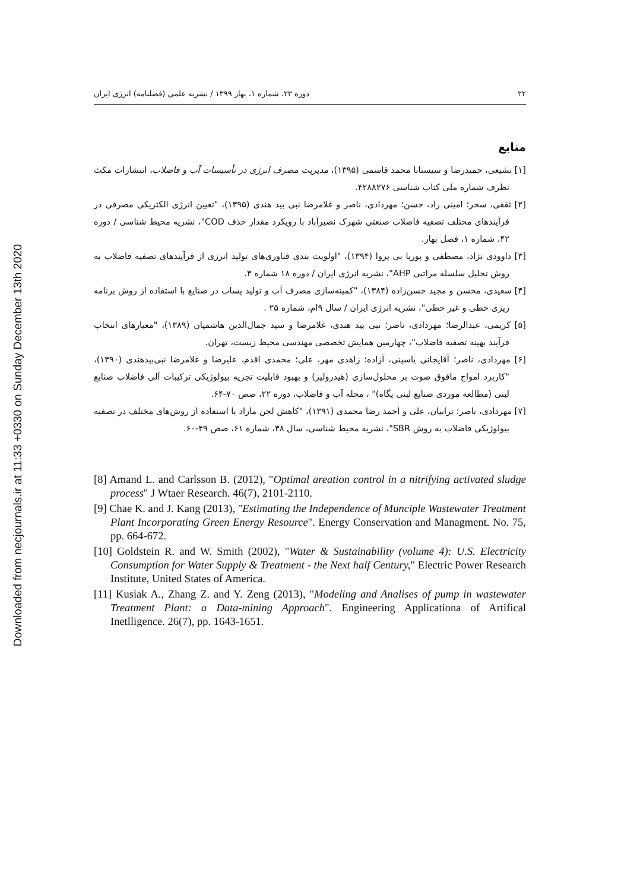Downloaded from necjournals.ir at 11:33 +0330 on Sunday December 13th 2020
۲۲ دوره ۲۳، شماره ۱، بهار ۱۳۹۹ / نشریه علمی (فصلنامه) انرژی ایران
منابع
[۱] تشیعی، حمیدرضا و سیستانا محمد قاسمی (۱۳۹۵)، مدیریت مصرف انرژی در تأسیسات آب و فاضلاب، انتشارات مکث نظرف شماره ملی کتاب شناسی ۴۲۸۸۲۷۶.
[۲] ثقفی، سحر؛ امینی راد، حسن؛ مهردادی، ناصر و غلامرضا نبی بید هندی (۱۳۹۵)، "تعیین انرژی الکتریکی مصرفی در فرآیندهای مختلف تصفیه فاضلاب صنعتی شهرک نصیرآباد با رویکرد مقدار حذف COD"، نشریه محیط شناسی / دوره ۴۲، شماره ۱، فصل بهار.
[۳] داوودی نژاد، مصطفی و پوریا بی پروا (۱۳۹۴)، "اولویت بندی فناوری‌های تولید انرزی از فرآیندهای تصفیه فاضلاب به روش تحلیل سلسله مراتبی AHP"، نشریه انرژی ایران / دوره ۱۸ شماره ۳.
[۴] سعیدی، محسن و مجید حسن‌زاده (۱۳۸۴)، "کمینه‌سازی مصرف آب و تولید پساب در صنایع با استفاده از روش برنامه ریزی خطی و غیر خطی"، نشریه انرژی ایران / سال ۹ام، شماره ۲۵ .
[۵] کریمی، عبدالرضا؛ مهردادی، ناصر؛ نبی بید هندی، غلامرضا و سید جمال‌الدین هاشمیان (۱۳۸۹)، "معیارهای انتخاب فرآیند بهینه تصفیه فاضلاب"، چهارمین همایش تخصصی مهندسی محیط زیست، تهران.
[۶] مهردادی، ناصر؛ آقایجانی یاسینی، آزاده؛ زاهدی مهر، علی؛ محمدی اقدم، علیرضا و غلامرضا نبی‌بیدهندی (۱۳۹۰)، "کاربرد امواج مافوق صوت بر محلول‌سازی (هیدرولیز) و بهبود قابلیت تجزیه بیولوژیکی ترکیبات آلی فاضلاب صنایع لبنی (مطالعه موردی صنایع لبنی پگاه)" ، مجله آب و فاضلاب، دوره ۲۲، صص ۷۰-۶۴.
[۷] مهردادی، ناصر؛ ترابیان، علی و احمد رضا محمدی (۱۳۹۱)، "کاهش لجن مازاد با استفاده از روش‌های مختلف در تصفیه بیولوژیکی فاضلاب به روش SBR"، نشریه محیط شناسی، سال ۳۸، شماره ۶۱، صص ۴۹-۶۰.
[8] Amand L. and Carlsson B. (2012), "Optimal areation control in a nitrifying activated sludge process" J Wtaer Research. 46(7), 2101-2110.
[9] Chae K. and J. Kang (2013), "Estimating the Independence of Munciple Wastewater Treatment Plant Incorporating Green Energy Resource". Energy Conservation and Managment. No. 75, pp. 664-672.
[10] Goldstein R. and W. Smith (2002), "Water & Sustainability (volume 4): U.S. Electricity Consumption for Water Supply & Treatment - the Next half Century," Electric Power Research Institute, United States of America.
[11] Kusiak A., Zhang Z. and Y. Zeng (2013), "Modeling and Analises of pump in wastewater Treatment Plant: a Data-mining Approach". Engineering Applicationa of Artifical Inetlligence. 26(7), pp. 1643-1651.